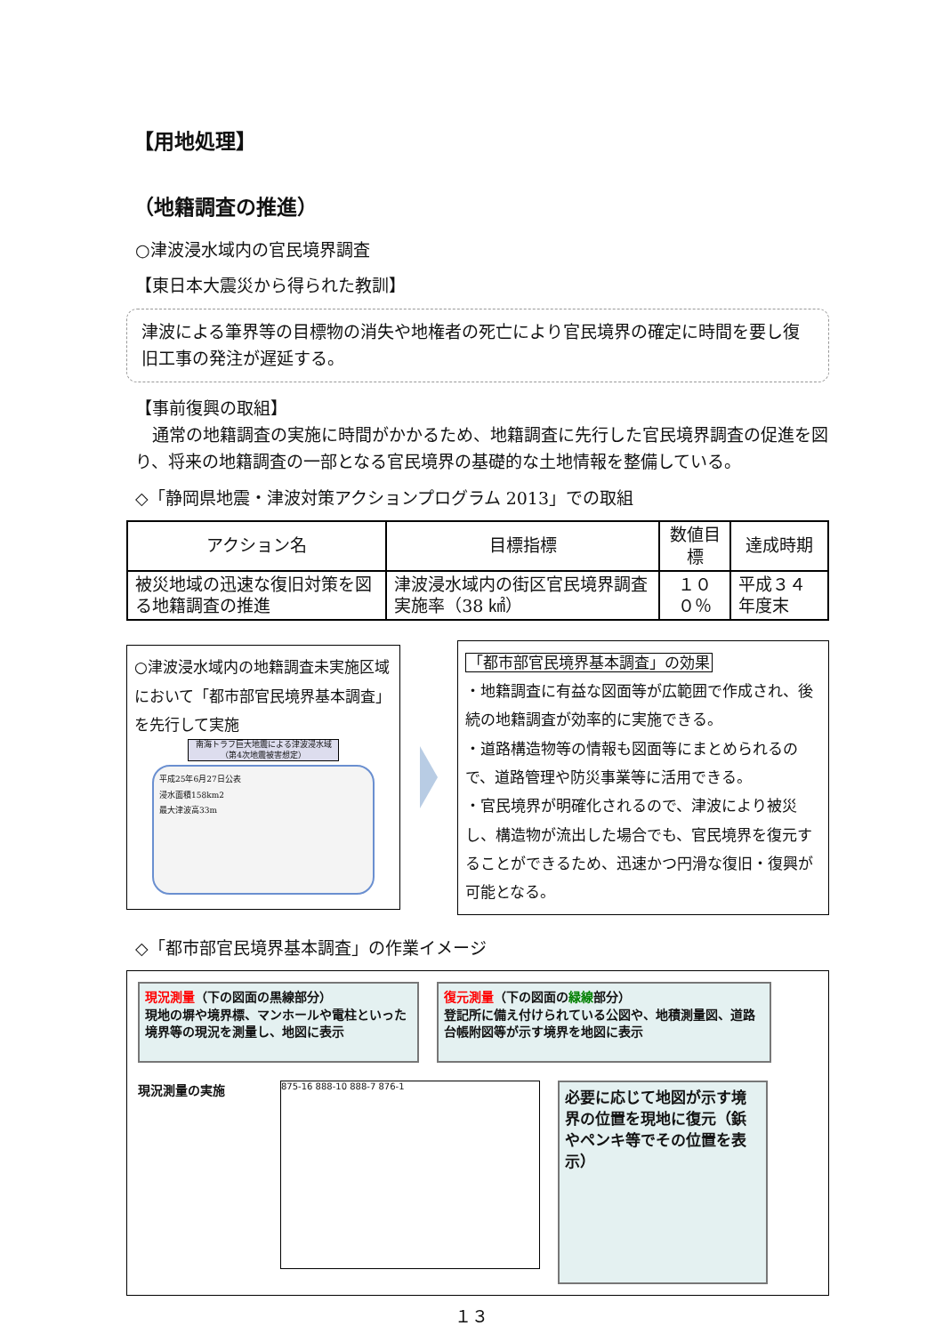【用地処理】
（地籍調査の推進）
○津波浸水域内の官民境界調査
【東日本大震災から得られた教訓】
津波による筆界等の目標物の消失や地権者の死亡により官民境界の確定に時間を要し復旧工事の発注が遅延する。
【事前復興の取組】
　通常の地籍調査の実施に時間がかかるため、地籍調査に先行した官民境界調査の促進を図り、将来の地籍調査の一部となる官民境界の基礎的な土地情報を整備している。
◇「静岡県地震・津波対策アクションプログラム 2013」での取組
| アクション名 | 目標指標 | 数値目標 | 達成時期 |
| --- | --- | --- | --- |
| 被災地域の迅速な復旧対策を図る地籍調査の推進 | 津波浸水域内の街区官民境界調査実施率（38 ㎢） | １００％ | 平成３４年度末 |
○津波浸水域内の地籍調査未実施区域において「都市部官民境界基本調査」を先行して実施
南海トラフ巨大地震による津波浸水域
（第4次地震被害想定）
平成25年6月27日公表
浸水面積158km2
最大津波高33m
「都市部官民境界基本調査」の効果
・地籍調査に有益な図面等が広範囲で作成され、後続の地籍調査が効率的に実施できる。
・道路構造物等の情報も図面等にまとめられるので、道路管理や防災事業等に活用できる。
・官民境界が明確化されるので、津波により被災し、構造物が流出した場合でも、官民境界を復元することができるため、迅速かつ円滑な復旧・復興が可能となる。
◇「都市部官民境界基本調査」の作業イメージ
現況測量（下の図面の黒線部分）
現地の塀や境界標、マンホールや電柱といった境界等の現況を測量し、地図に表示
復元測量（下の図面の緑線部分）
登記所に備え付けられている公図や、地積測量図、道路台帳附図等が示す境界を地図に表示
現況測量の実施
875-16 888-10 888-7 876-1
必要に応じて地図が示す境界の位置を現地に復元（鋲やペンキ等でその位置を表示）
１３